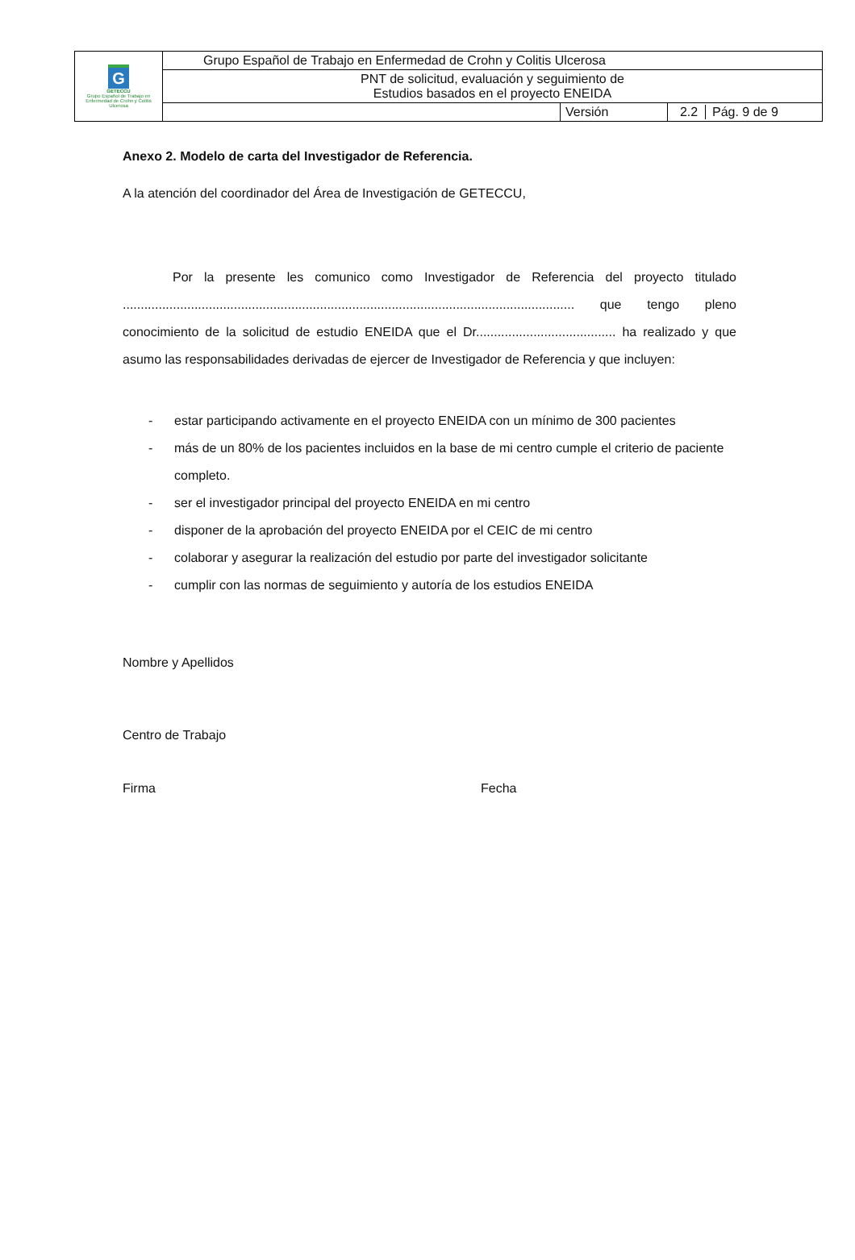| G GETECCU Grupo Español de Trabajo en Enfermedad de Crohn y Colitis Ulcerosa | Grupo Español de Trabajo en Enfermedad de Crohn y Colitis Ulcerosa | | |
| | PNT de solicitud, evaluación y seguimiento de Estudios basados en el proyecto ENEIDA | | |
| | | Versión | 2.2 Pág. 9 de 9 |
Anexo 2. Modelo de carta del Investigador de Referencia.
A la atención del coordinador del Área de Investigación de GETECCU,
Por la presente les comunico como Investigador de Referencia del proyecto titulado .............................................................................................................................. que tengo pleno conocimiento de la solicitud de estudio ENEIDA que el Dr....................................... ha realizado y que asumo las responsabilidades derivadas de ejercer de Investigador de Referencia y que incluyen:
- estar participando activamente en el proyecto ENEIDA con un mínimo de 300 pacientes
- más de un 80% de los pacientes incluidos en la base de mi centro cumple el criterio de paciente completo.
- ser el investigador principal del proyecto ENEIDA en mi centro
- disponer de la aprobación del proyecto ENEIDA por el CEIC de mi centro
- colaborar y asegurar la realización del estudio por parte del investigador solicitante
- cumplir con las normas de seguimiento y autoría de los estudios ENEIDA
Nombre y Apellidos
Centro de Trabajo
Firma Fecha